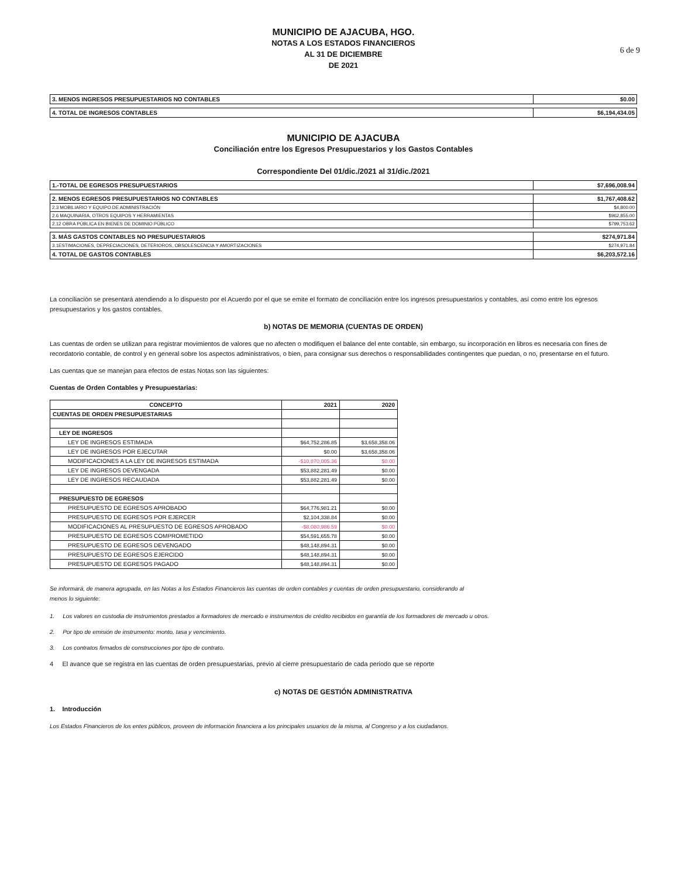6 de 9
MUNICIPIO DE AJACUBA, HGO.
NOTAS A LOS ESTADOS FINANCIEROS
AL 31 DE DICIEMBRE
DE 2021
| 3. MENOS INGRESOS PRESUPUESTARIOS NO CONTABLES | $0.00 |
| 4. TOTAL DE INGRESOS CONTABLES | $6,194,434.05 |
MUNICIPIO DE AJACUBA
Conciliación entre los Egresos Presupuestarios y los Gastos Contables
Correspondiente Del 01/dic./2021 al 31/dic./2021
| 1.-TOTAL DE EGRESOS PRESUPUESTARIOS | $7,696,008.94 |
| 2. MENOS EGRESOS PRESUPUESTARIOS NO CONTABLES | $1,767,408.62 |
| 2.3 MOBILIARIO Y EQUIPO DE ADMINISTRACIÓN | $4,800.00 |
| 2.6 MAQUINARIA, OTROS EQUIPOS Y HERRAMIENTAS | $962,855.00 |
| 2.12 OBRA PÚBLICA EN BIENES DE DOMINIO PÚBLICO | $799,753.62 |
| 3. MÁS GASTOS CONTABLES NO PRESUPUESTARIOS | $274,971.84 |
| 3.1ESTIMACIONES, DEPRECIACIONES, DETERIOROS, OBSOLESCENCIA Y AMORTIZACIONES | $274,971.84 |
| 4. TOTAL DE GASTOS CONTABLES | $6,203,572.16 |
La conciliación se presentará atendiendo a lo dispuesto por el Acuerdo por el que se emite el formato de conciliación entre los ingresos presupuestarios y contables, así como entre los egresos presupuestarios y los gastos contables.
b) NOTAS DE MEMORIA (CUENTAS DE ORDEN)
Las cuentas de orden se utilizan para registrar movimientos de valores que no afecten o modifiquen el balance del ente contable, sin embargo, su incorporación en libros es necesaria con fines de recordatorio contable, de control y en general sobre los aspectos administrativos, o bien, para consignar sus derechos o responsabilidades contingentes que puedan, o no, presentarse en el futuro.
Las cuentas que se manejan para efectos de estas Notas son las siguientes:
Cuentas de Orden Contables y Presupuestarias:
| CONCEPTO | 2021 | 2020 |
| --- | --- | --- |
| CUENTAS DE ORDEN PRESUPUESTARIAS | | |
| LEY DE INGRESOS | | |
| LEY DE INGRESOS ESTIMADA | $64,752,286.85 | $3,658,358.06 |
| LEY DE INGRESOS POR EJECUTAR | $0.00 | $3,658,358.06 |
| MODIFICACIONES A LA LEY DE INGRESOS ESTIMADA | -$10,870,005.36 | $0.00 |
| LEY DE INGRESOS DEVENGADA | $53,882,281.49 | $0.00 |
| LEY DE INGRESOS RECAUDADA | $53,882,281.49 | $0.00 |
| PRESUPUESTO DE EGRESOS | | |
| PRESUPUESTO DE EGRESOS APROBADO | $64,776,981.21 | $0.00 |
| PRESUPUESTO DE EGRESOS POR EJERCER | $2,104,338.84 | $0.00 |
| MODIFICACIONES AL PRESUPUESTO DE EGRESOS APROBADO | -$8,080,986.59 | $0.00 |
| PRESUPUESTO DE EGRESOS COMPROMETIDO | $54,591,655.78 | $0.00 |
| PRESUPUESTO DE EGRESOS DEVENGADO | $48,148,894.31 | $0.00 |
| PRESUPUESTO DE EGRESOS EJERCIDO | $48,148,894.31 | $0.00 |
| PRESUPUESTO DE EGRESOS PAGADO | $48,148,894.31 | $0.00 |
Se informará, de manera agrupada, en las Notas a los Estados Financieros las cuentas de orden contables y cuentas de orden presupuestario, considerando al
menos lo siguiente:
1. Los valores en custodia de instrumentos prestados a formadores de mercado e instrumentos de crédito recibidos en garantía de los formadores de mercado u otros.
2. Por tipo de emisión de instrumento: monto, tasa y vencimiento.
3. Los contratos firmados de construcciones por tipo de contrato.
4 El avance que se registra en las cuentas de orden presupuestarias, previo al cierre presupuestario de cada periodo que se reporte
c) NOTAS DE GESTIÓN ADMINISTRATIVA
1. Introducción
Los Estados Financieros de los entes públicos, proveen de información financiera a los principales usuarios de la misma, al Congreso y a los ciudadanos.